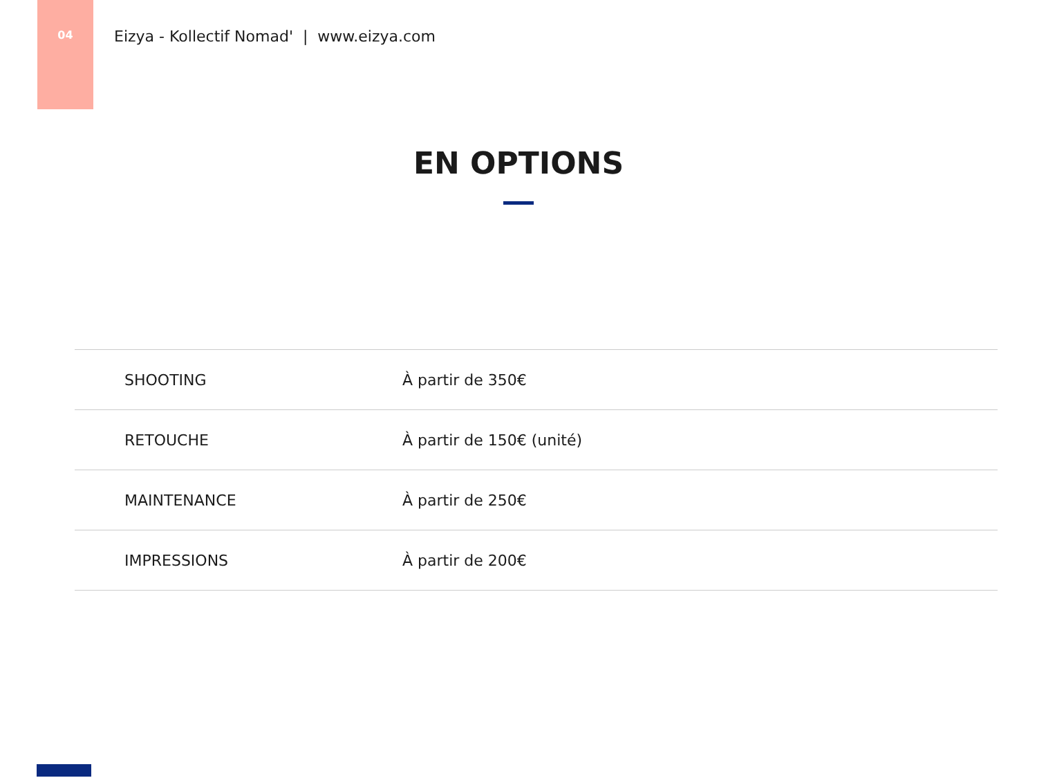04
Eizya - Kollectif Nomad' | www.eizya.com
EN OPTIONS
| SHOOTING | À partir de 350€ |
| RETOUCHE | À partir de 150€ (unité) |
| MAINTENANCE | À partir de 250€ |
| IMPRESSIONS | À partir de 200€ |